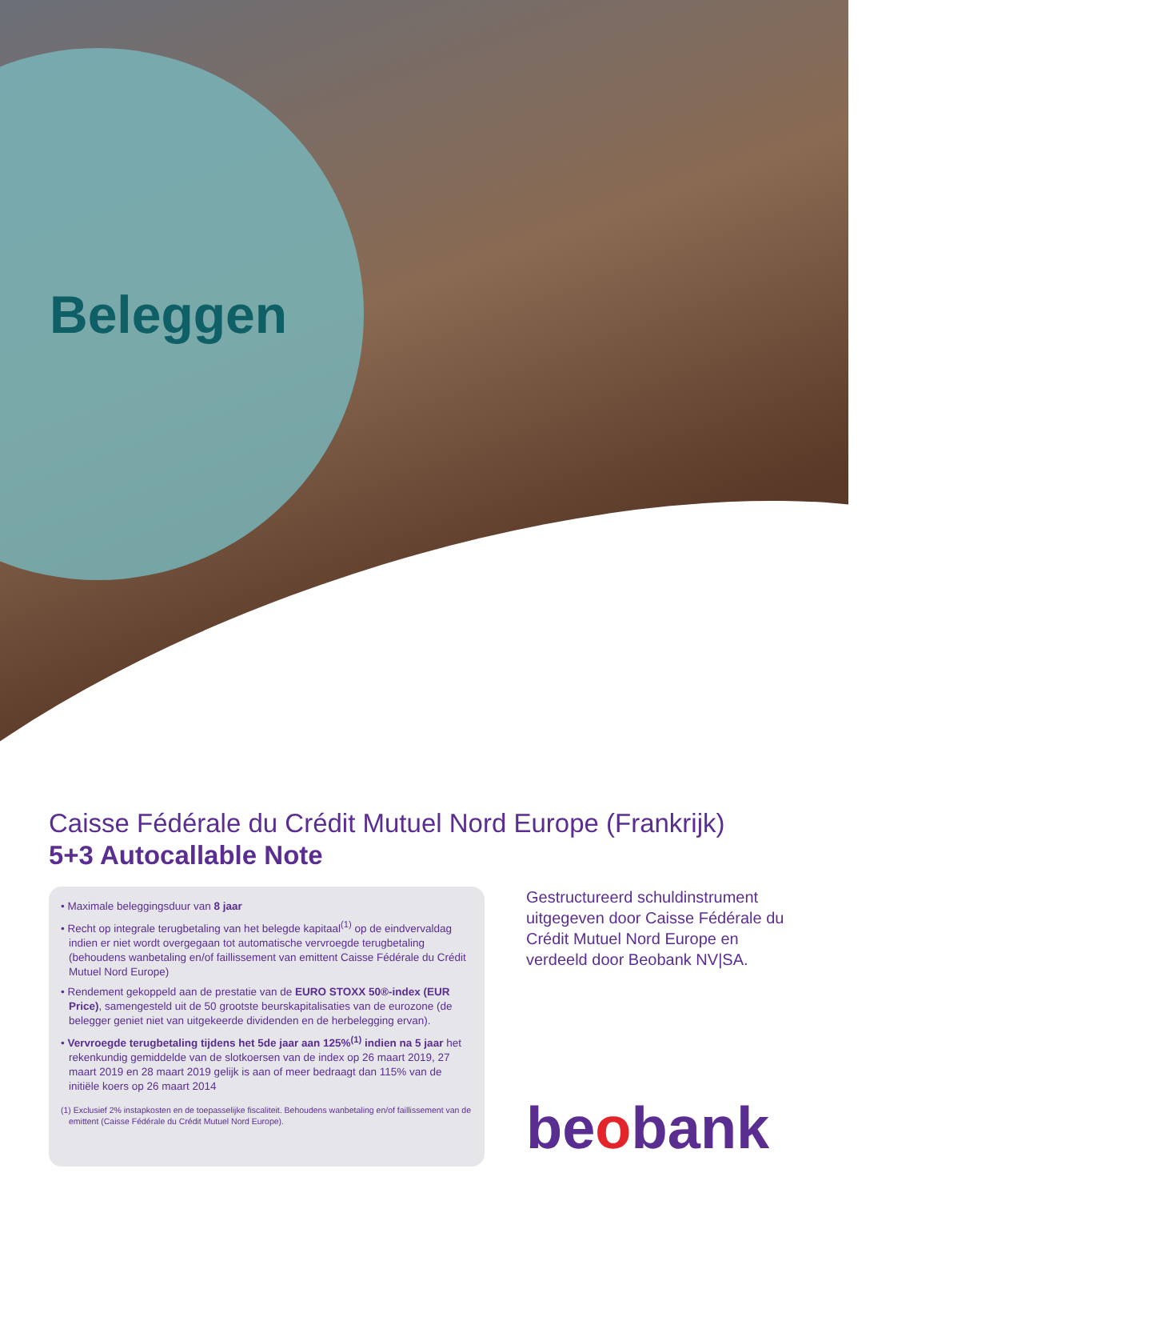Beleggen
Caisse Fédérale du Crédit Mutuel Nord Europe (Frankrijk)
5+3 Autocallable Note
• Maximale beleggingsduur van 8 jaar
• Recht op integrale terugbetaling van het belegde kapitaal<sup>(1)</sup> op de eindvervaldag indien er niet wordt overgegaan tot automatische vervroegde terugbetaling (behoudens wanbetaling en/of faillissement van emittent Caisse Fédérale du Crédit Mutuel Nord Europe)
• Rendement gekoppeld aan de prestatie van de EURO STOXX 50®-index (EUR Price), samengesteld uit de 50 grootste beurskapitalisaties van de eurozone (de belegger geniet niet van uitgekeerde dividenden en de herbelegging ervan).
• Vervroegde terugbetaling tijdens het 5de jaar aan 125%<sup>(1)</sup> indien na 5 jaar het rekenkundig gemiddelde van de slotkoersen van de index op 26 maart 2019, 27 maart 2019 en 28 maart 2019 gelijk is aan of meer bedraagt dan 115% van de initiële koers op 26 maart 2014
(1) Exclusief 2% instapkosten en de toepasselijke fiscaliteit. Behoudens wanbetaling en/of faillissement van de emittent (Caisse Fédérale du Crédit Mutuel Nord Europe).
Gestructureerd schuldinstrument uitgegeven door Caisse Fédérale du Crédit Mutuel Nord Europe en verdeeld door Beobank NV|SA.
beobank